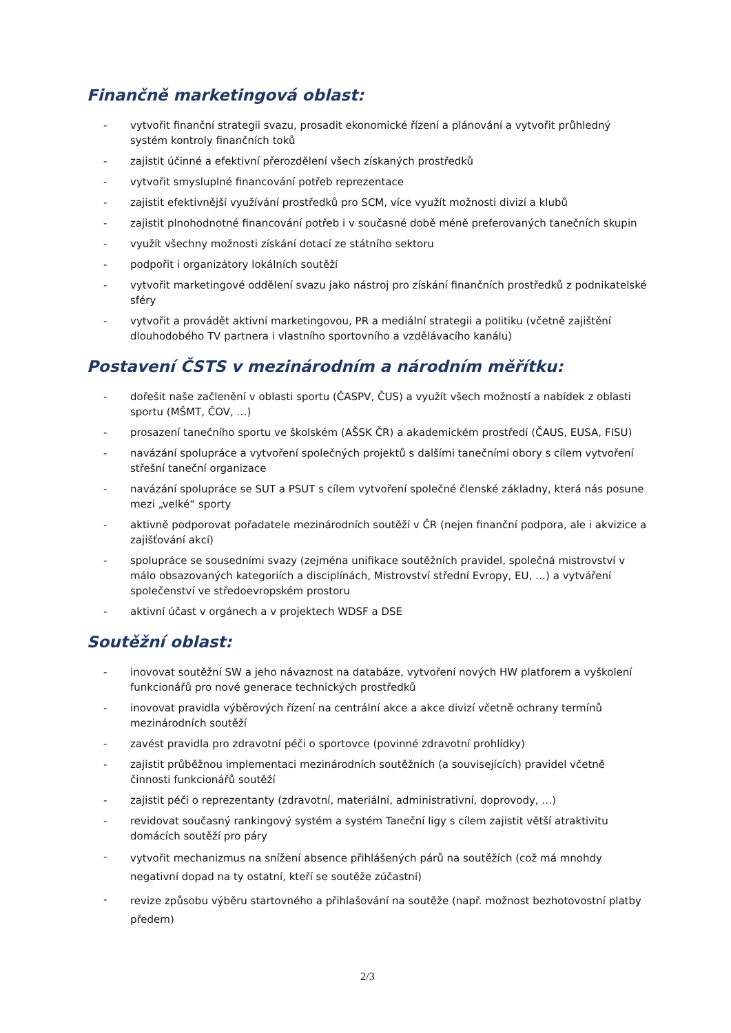Finančně marketingová oblast:
- vytvořit finanční strategii svazu, prosadit ekonomické řízení a plánování a vytvořit průhledný systém kontroly finančních toků
- zajistit účinné a efektivní přerozdělení všech získaných prostředků
- vytvořit smysluplné financování potřeb reprezentace
- zajistit efektivnější využívání prostředků pro SCM, více využít možnosti divizí a klubů
- zajistit plnohodnotné financování potřeb i v současné době méně preferovaných tanečních skupin
- využít všechny možnosti získání dotací ze státního sektoru
- podpořit i organizátory lokálních soutěží
- vytvořit marketingové oddělení svazu jako nástroj pro získání finančních prostředků z podnikatelské sféry
- vytvořit a provádět aktivní marketingovou, PR a mediální strategii a politiku (včetně zajištění dlouhodobého TV partnera i vlastního sportovního a vzdělávacího kanálu)
Postavení ČSTS v mezinárodním a národním měřítku:
- dořešit naše začlenění v oblasti sportu (ČASPV, ČUS) a využít všech možností a nabídek z oblasti sportu (MŠMT, ČOV, …)
- prosazení tanečního sportu ve školském (AŠSK ČR) a akademickém prostředí (ČAUS, EUSA, FISU)
- navázání spolupráce a vytvoření společných projektů s dalšími tanečními obory s cílem vytvoření střešní taneční organizace
- navázání spolupráce se SUT a PSUT s cílem vytvoření společné členské základny, která nás posune mezi „velké“ sporty
- aktivně podporovat pořadatele mezinárodních soutěží v ČR (nejen finanční podpora, ale i akvizice a zajišťování akcí)
- spolupráce se sousedními svazy (zejména unifikace soutěžních pravidel, společná mistrovství v málo obsazovaných kategoriích a disciplínách, Mistrovství střední Evropy, EU, …) a vytváření společenství ve středoevropském prostoru
- aktivní účast v orgánech a v projektech WDSF a DSE
Soutěžní oblast:
- inovovat soutěžní SW a jeho návaznost na databáze, vytvoření nových HW platforem a vyškolení funkcionářů pro nové generace technických prostředků
- inovovat pravidla výběrových řízení na centrální akce a akce divizí včetně ochrany termínů mezinárodních soutěží
- zavést pravidla pro zdravotní péči o sportovce (povinné zdravotní prohlídky)
- zajistit průběžnou implementaci mezinárodních soutěžních (a souvisejících) pravidel včetně činnosti funkcionářů soutěží
- zajistit péči o reprezentanty (zdravotní, materiální, administrativní, doprovody, …)
- revidovat současný rankingový systém a systém Taneční ligy s cílem zajistit větší atraktivitu domácích soutěží pro páry
- vytvořit mechanizmus na snížení absence přihlášených párů na soutěžích (což má mnohdy negativní dopad na ty ostatní, kteří se soutěže zúčastní)
- revize způsobu výběru startovného a přihlašování na soutěže (např. možnost bezhotovostní platby předem)
2/3